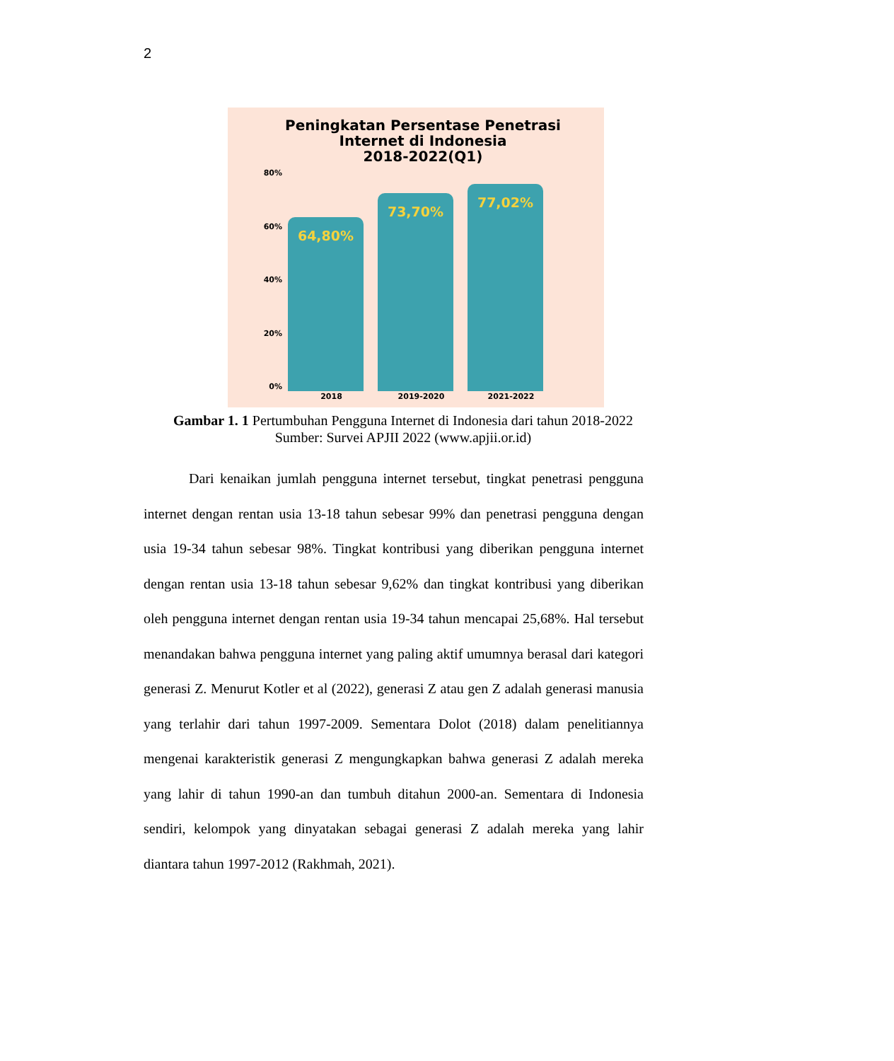2
Peningkatan Persentase Penetrasi
Internet di Indonesia
2018-2022(Q1)
80%
60%
40%
20%
0%
64,80%
73,70%
77,02%
2018 2019-2020 2021-2022
Gambar 1. 1 Pertumbuhan Pengguna Internet di Indonesia dari tahun 2018-2022
Sumber: Survei APJII 2022 (www.apjii.or.id)
Dari kenaikan jumlah pengguna internet tersebut, tingkat penetrasi pengguna internet dengan rentan usia 13-18 tahun sebesar 99% dan penetrasi pengguna dengan usia 19-34 tahun sebesar 98%. Tingkat kontribusi yang diberikan pengguna internet dengan rentan usia 13-18 tahun sebesar 9,62% dan tingkat kontribusi yang diberikan oleh pengguna internet dengan rentan usia 19-34 tahun mencapai 25,68%. Hal tersebut menandakan bahwa pengguna internet yang paling aktif umumnya berasal dari kategori generasi Z. Menurut Kotler et al (2022), generasi Z atau gen Z adalah generasi manusia yang terlahir dari tahun 1997-2009. Sementara Dolot (2018) dalam penelitiannya mengenai karakteristik generasi Z mengungkapkan bahwa generasi Z adalah mereka yang lahir di tahun 1990-an dan tumbuh ditahun 2000-an. Sementara di Indonesia sendiri, kelompok yang dinyatakan sebagai generasi Z adalah mereka yang lahir diantara tahun 1997-2012 (Rakhmah, 2021).